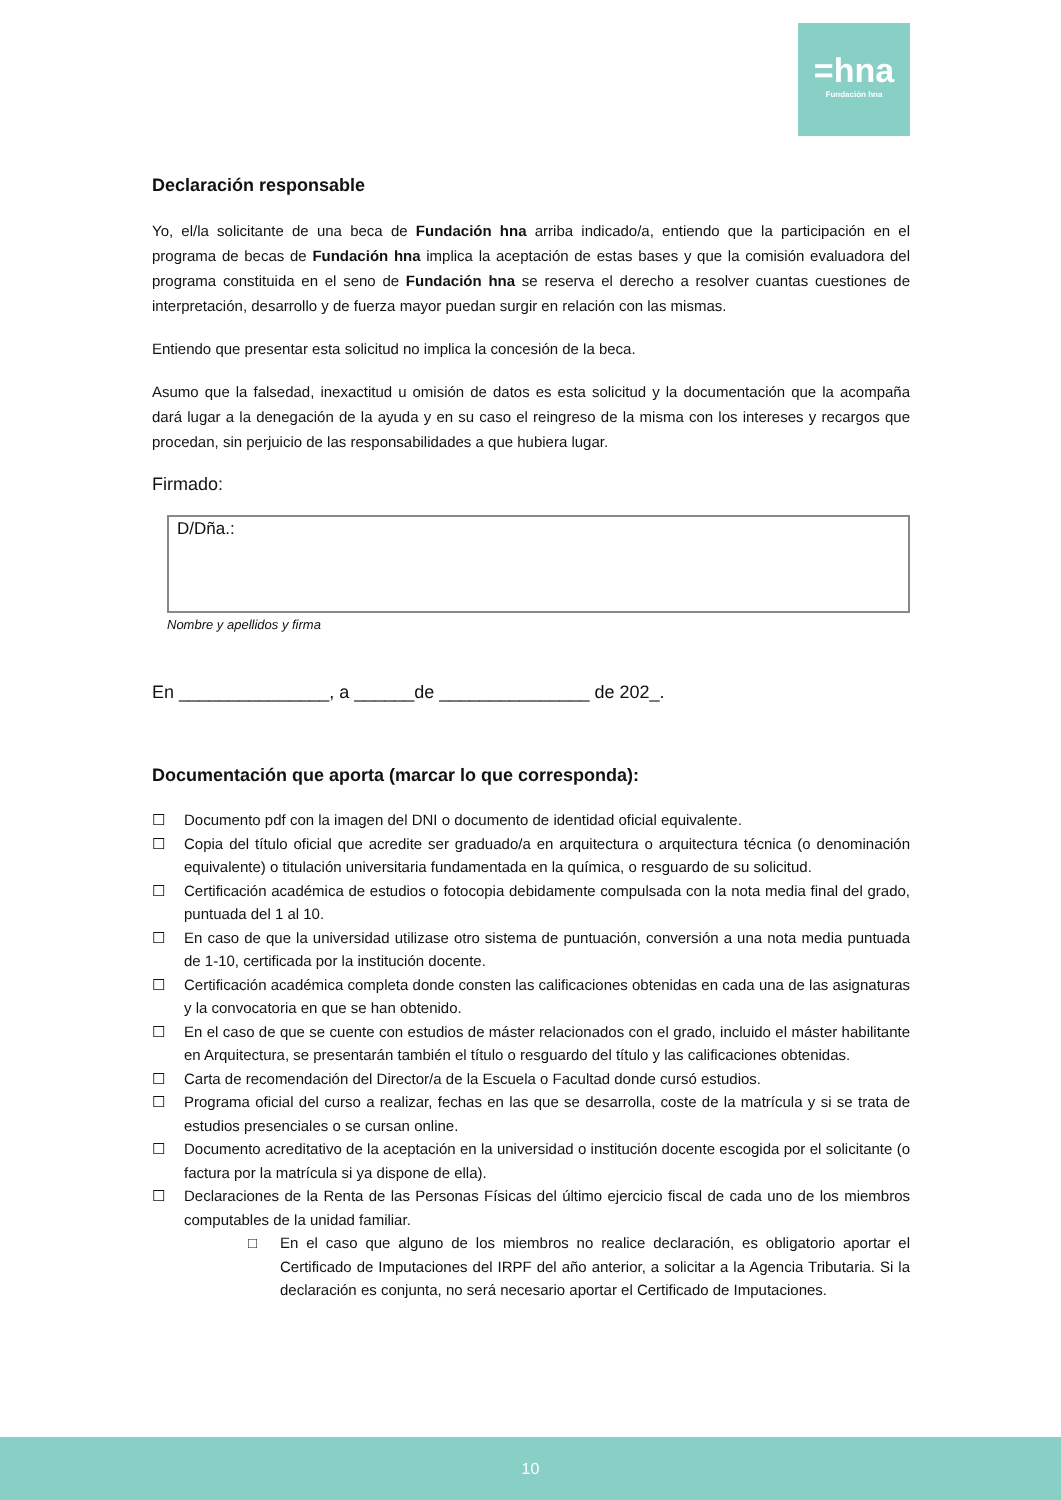=hna
Fundación hna
Declaración responsable
Yo, el/la solicitante de una beca de Fundación hna arriba indicado/a, entiendo que la participación en el programa de becas de Fundación hna implica la aceptación de estas bases y que la comisión evaluadora del programa constituida en el seno de Fundación hna se reserva el derecho a resolver cuantas cuestiones de interpretación, desarrollo y de fuerza mayor puedan surgir en relación con las mismas.
Entiendo que presentar esta solicitud no implica la concesión de la beca.
Asumo que la falsedad, inexactitud u omisión de datos es esta solicitud y la documentación que la acompaña dará lugar a la denegación de la ayuda y en su caso el reingreso de la misma con los intereses y recargos que procedan, sin perjuicio de las responsabilidades a que hubiera lugar.
Firmado:
D/Dña.:
Nombre y apellidos y firma
En _______________, a ______de _______________ de 202_.
Documentación que aporta (marcar lo que corresponda):
☐ Documento pdf con la imagen del DNI o documento de identidad oficial equivalente.
☐ Copia del título oficial que acredite ser graduado/a en arquitectura o arquitectura técnica (o denominación equivalente) o titulación universitaria fundamentada en la química, o resguardo de su solicitud.
☐ Certificación académica de estudios o fotocopia debidamente compulsada con la nota media final del grado, puntuada del 1 al 10.
☐ En caso de que la universidad utilizase otro sistema de puntuación, conversión a una nota media puntuada de 1-10, certificada por la institución docente.
☐ Certificación académica completa donde consten las calificaciones obtenidas en cada una de las asignaturas y la convocatoria en que se han obtenido.
☐ En el caso de que se cuente con estudios de máster relacionados con el grado, incluido el máster habilitante en Arquitectura, se presentarán también el título o resguardo del título y las calificaciones obtenidas.
☐ Carta de recomendación del Director/a de la Escuela o Facultad donde cursó estudios.
☐ Programa oficial del curso a realizar, fechas en las que se desarrolla, coste de la matrícula y si se trata de estudios presenciales o se cursan online.
☐ Documento acreditativo de la aceptación en la universidad o institución docente escogida por el solicitante (o factura por la matrícula si ya dispone de ella).
☐ Declaraciones de la Renta de las Personas Físicas del último ejercicio fiscal de cada uno de los miembros computables de la unidad familiar.
□ En el caso que alguno de los miembros no realice declaración, es obligatorio aportar el Certificado de Imputaciones del IRPF del año anterior, a solicitar a la Agencia Tributaria. Si la declaración es conjunta, no será necesario aportar el Certificado de Imputaciones.
10